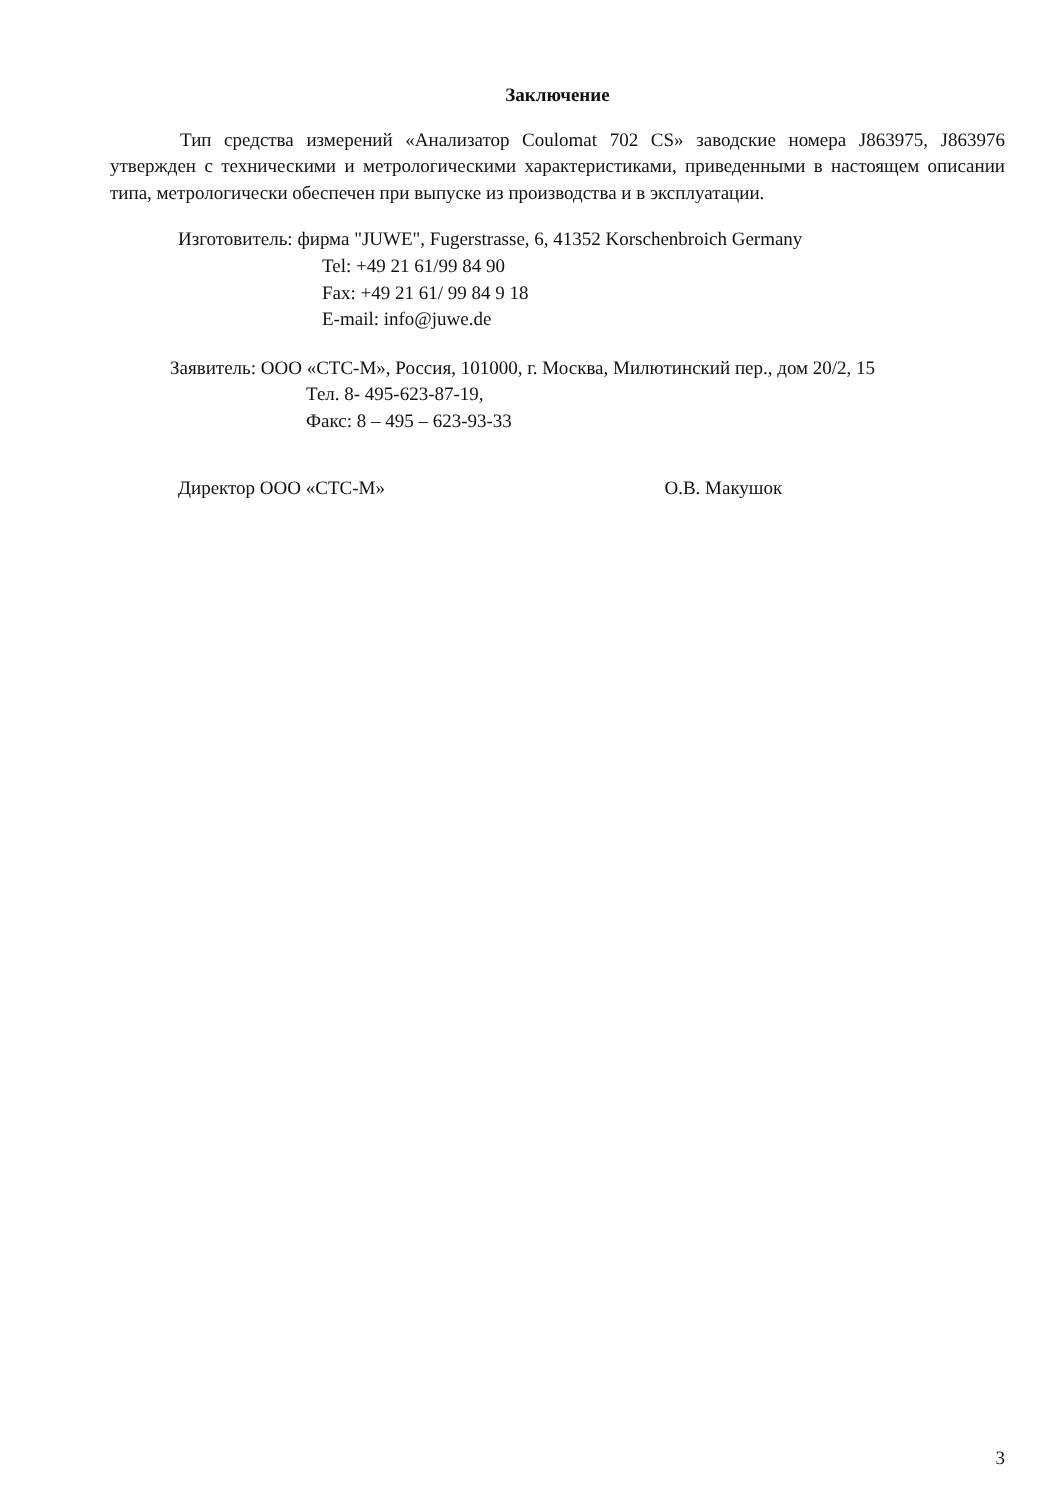Заключение
Тип средства измерений «Анализатор Coulomat 702 CS» заводские номера J863975, J863976 утвержден с техническими и метрологическими характеристиками, приведенными в настоящем описании типа, метрологически обеспечен при выпуске из производства и в эксплуатации.
Изготовитель: фирма "JUWE", Fugerstrasse, 6, 41352 Korschenbroich Germany
Tel: +49 21 61/99 84 90
Fax: +49 21 61/ 99 84 9 18
E-mail: info@juwe.de
Заявитель: ООО «СТС-М», Россия, 101000, г. Москва, Милютинский пер., дом 20/2, 15
Тел. 8- 495-623-87-19,
Факс: 8 – 495 – 623-93-33
Директор ООО «СТС-М» О.В. Макушок
3